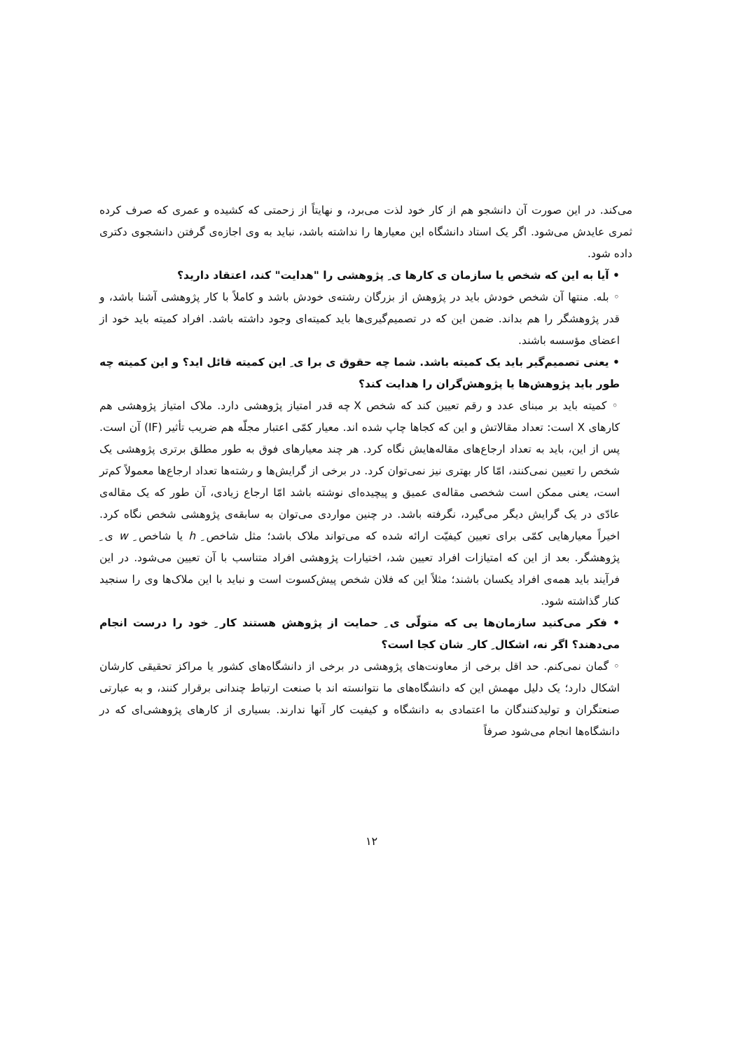می‌کند. در این صورت آن دانشجو هم از کار خود لذت می‌برد، و نهایتاً از زحمتی که کشیده و عمری که صرف کرده ثمری عایدش می‌شود. اگر یک استاد دانشگاه این معیارها را نداشته باشد، نباید به وی اجازه‌ی گرفتن دانشجوی دکتری داده شود.
• آیا به این که شخص یا سازمان ی کارها ی ِ پژوهشی را "هدایت" کند، اعتقاد دارید؟
◦ بله. منتها آن شخص خودش باید در پژوهش از بزرگان رشته‌ی خودش باشد و کاملاً با کار پژوهشی آشنا باشد، و قدر پژوهشگر را هم بداند. ضمن این که در تصمیم‌گیری‌ها باید کمیته‌ای وجود داشته باشد. افراد کمیته باید خود از اعضای مؤسسه باشند.
• یعنی تصمیم‌گیر باید یک کمیته باشد. شما چه حقوق ی برا ی ِ این کمیته قائل اید؟ و این کمیته چه طور باید پژوهش‌ها یا پژوهش‌گران را هدایت کند؟
◦ کمیته باید بر مبنای عدد و رقم تعیین کند که شخص X چه قدر امتیاز پژوهشی دارد. ملاک امتیاز پژوهشی هم کارهای X است: تعداد مقالاتش و این که کجاها چاپ شده اند. معیار کمّی اعتبار مجلّه هم ضریب تأثیر (IF) آن است. پس از این، باید به تعداد ارجاع‌های مقاله‌هایش نگاه کرد. هر چند معیارهای فوق به طور مطلق برتری پژوهشی یک شخص را تعیین نمی‌کنند، امّا کار بهتری نیز نمی‌توان کرد. در برخی از گرایش‌ها و رشته‌ها تعداد ارجاع‌ها معمولاً کم‌تر است، یعنی ممکن است شخصی مقاله‌ی عمیق و پیچیده‌ای نوشته باشد امّا ارجاع زیادی، آن طور که یک مقاله‌ی عادّی در یک گرایش دیگر می‌گیرد، نگرفته باشد. در چنین مواردی می‌توان به سابقه‌ی پژوهشی شخص نگاه کرد. اخیراً معیارهایی کمّی برای تعیین کیفیّت ارائه شده که می‌تواند ملاک باشد؛ مثل شاخص ِ h یا شاخص ِ w ی ِ پژوهشگر. بعد از این که امتیازات افراد تعیین شد، اختیارات پژوهشی افراد متناسب با آن تعیین می‌شود. در این فرآیند باید همه‌ی افراد یکسان باشند؛ مثلاً این که فلان شخص پیش‌کسوت است و نباید با این ملاک‌ها وی را سنجید کنار گذاشته شود.
• فکر می‌کنید سازمان‌ها یی که متولّی ی ِ حمایت از پژوهش هستند کار ِ خود را درست انجام می‌دهند؟ اگر نه، اشکال ِ کار ِ شان کجا است؟
◦ گمان نمی‌کنم. حد اقل برخی از معاونت‌های پژوهشی در برخی از دانشگاه‌های کشور یا مراکز تحقیقی کارشان اشکال دارد؛ یک دلیل مهمش این که دانشگاه‌های ما نتوانسته اند با صنعت ارتباط چندانی برقرار کنند، و به عبارتی صنعتگران و تولیدکنندگان ما اعتمادی به دانشگاه و کیفیت کار آنها ندارند. بسیاری از کارهای پژوهشی‌ای که در دانشگاه‌ها انجام می‌شود صرفاً
۱۲